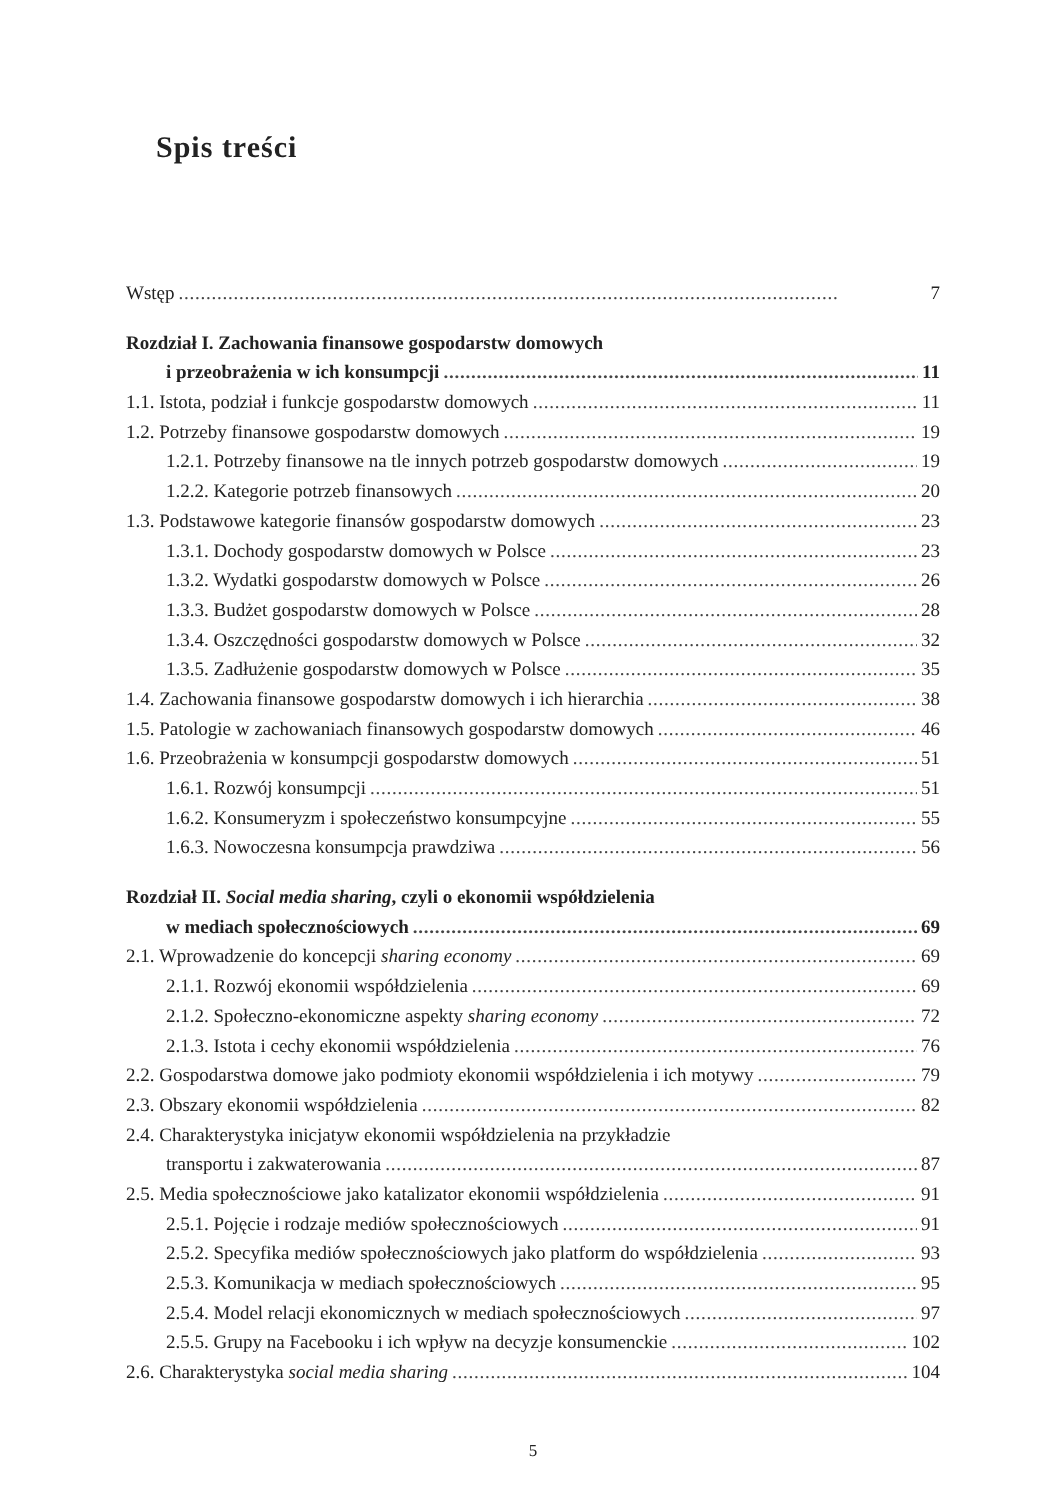Spis treści
Wstęp 7
Rozdział I. Zachowania finansowe gospodarstw domowych
i przeobrażenia w ich konsumpcji 11
1.1. Istota, podział i funkcje gospodarstw domowych 11
1.2. Potrzeby finansowe gospodarstw domowych 19
1.2.1. Potrzeby finansowe na tle innych potrzeb gospodarstw domowych 19
1.2.2. Kategorie potrzeb finansowych 20
1.3. Podstawowe kategorie finansów gospodarstw domowych 23
1.3.1. Dochody gospodarstw domowych w Polsce 23
1.3.2. Wydatki gospodarstw domowych w Polsce 26
1.3.3. Budżet gospodarstw domowych w Polsce 28
1.3.4. Oszczędności gospodarstw domowych w Polsce 32
1.3.5. Zadłużenie gospodarstw domowych w Polsce 35
1.4. Zachowania finansowe gospodarstw domowych i ich hierarchia 38
1.5. Patologie w zachowaniach finansowych gospodarstw domowych 46
1.6. Przeobrażenia w konsumpcji gospodarstw domowych 51
1.6.1. Rozwój konsumpcji 51
1.6.2. Konsumeryzm i społeczeństwo konsumpcyjne 55
1.6.3. Nowoczesna konsumpcja prawdziwa 56
Rozdział II. Social media sharing, czyli o ekonomii współdzielenia
w mediach społecznościowych 69
2.1. Wprowadzenie do koncepcji sharing economy 69
2.1.1. Rozwój ekonomii współdzielenia 69
2.1.2. Społeczno-ekonomiczne aspekty sharing economy 72
2.1.3. Istota i cechy ekonomii współdzielenia 76
2.2. Gospodarstwa domowe jako podmioty ekonomii współdzielenia i ich motywy 79
2.3. Obszary ekonomii współdzielenia 82
2.4. Charakterystyka inicjatyw ekonomii współdzielenia na przykładzie
transportu i zakwaterowania 87
2.5. Media społecznościowe jako katalizator ekonomii współdzielenia 91
2.5.1. Pojęcie i rodzaje mediów społecznościowych 91
2.5.2. Specyfika mediów społecznościowych jako platform do współdzielenia 93
2.5.3. Komunikacja w mediach społecznościowych 95
2.5.4. Model relacji ekonomicznych w mediach społecznościowych 97
2.5.5. Grupy na Facebooku i ich wpływ na decyzje konsumenckie 102
2.6. Charakterystyka social media sharing 104
5